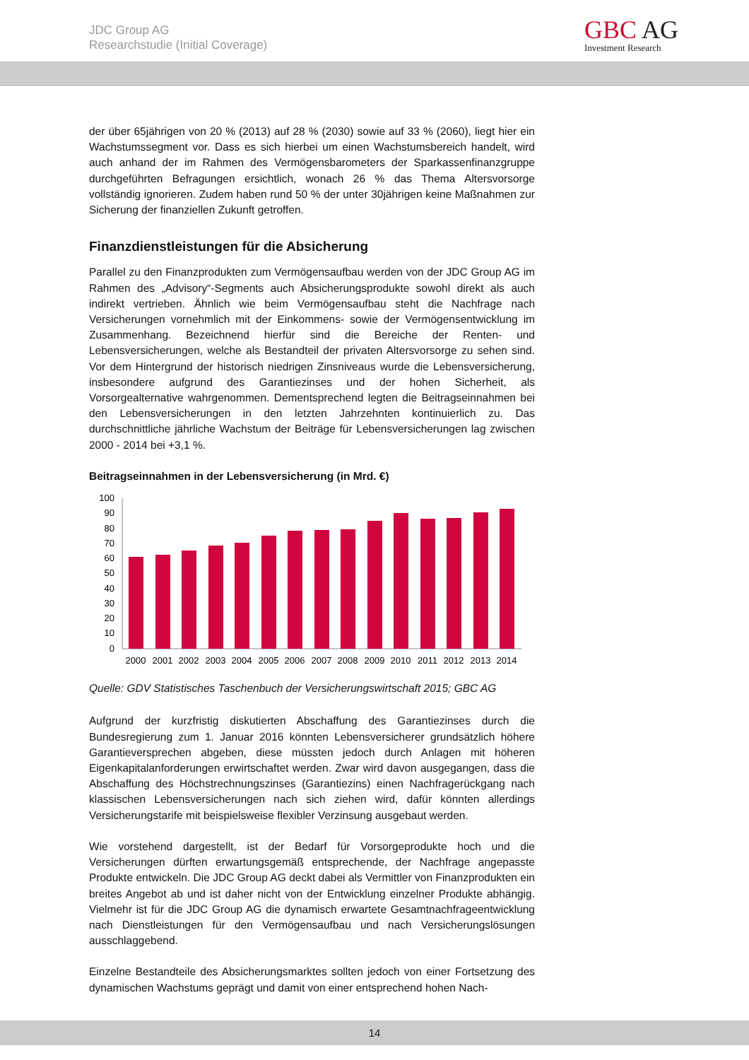JDC Group AG
Researchstudie (Initial Coverage)
GBC AG
Investment Research
der über 65jährigen von 20 % (2013) auf 28 % (2030) sowie auf 33 % (2060), liegt hier ein Wachstumssegment vor. Dass es sich hierbei um einen Wachstumsbereich handelt, wird auch anhand der im Rahmen des Vermögensbarometers der Sparkassenfinanzgruppe durchgeführten Befragungen ersichtlich, wonach 26 % das Thema Altersvorsorge vollständig ignorieren. Zudem haben rund 50 % der unter 30jährigen keine Maßnahmen zur Sicherung der finanziellen Zukunft getroffen.
Finanzdienstleistungen für die Absicherung
Parallel zu den Finanzprodukten zum Vermögensaufbau werden von der JDC Group AG im Rahmen des „Advisory“-Segments auch Absicherungsprodukte sowohl direkt als auch indirekt vertrieben. Ähnlich wie beim Vermögensaufbau steht die Nachfrage nach Versicherungen vornehmlich mit der Einkommens- sowie der Vermögensentwicklung im Zusammenhang. Bezeichnend hierfür sind die Bereiche der Renten- und Lebensversicherungen, welche als Bestandteil der privaten Altersvorsorge zu sehen sind. Vor dem Hintergrund der historisch niedrigen Zinsniveaus wurde die Lebensversicherung, insbesondere aufgrund des Garantiezinses und der hohen Sicherheit, als Vorsorgealternative wahrgenommen. Dementsprechend legten die Beitragseinnahmen bei den Lebensversicherungen in den letzten Jahrzehnten kontinuierlich zu. Das durchschnittliche jährliche Wachstum der Beiträge für Lebensversicherungen lag zwischen 2000 - 2014 bei +3,1 %.
Beitragseinnahmen in der Lebensversicherung (in Mrd. €)
100
90
80
70
60
50
40
30
20
10
0
2000
2001
2002
2003
2004
2005
2006
2007
2008
2009
2010
2011
2012
2013
2014
Quelle: GDV Statistisches Taschenbuch der Versicherungswirtschaft 2015; GBC AG
Aufgrund der kurzfristig diskutierten Abschaffung des Garantiezinses durch die Bundesregierung zum 1. Januar 2016 könnten Lebensversicherer grundsätzlich höhere Garantieversprechen abgeben, diese müssten jedoch durch Anlagen mit höheren Eigenkapitalanforderungen erwirtschaftet werden. Zwar wird davon ausgegangen, dass die Abschaffung des Höchstrechnungszinses (Garantiezins) einen Nachfragerückgang nach klassischen Lebensversicherungen nach sich ziehen wird, dafür könnten allerdings Versicherungstarife mit beispielsweise flexibler Verzinsung ausgebaut werden.
Wie vorstehend dargestellt, ist der Bedarf für Vorsorgeprodukte hoch und die Versicherungen dürften erwartungsgemäß entsprechende, der Nachfrage angepasste Produkte entwickeln. Die JDC Group AG deckt dabei als Vermittler von Finanzprodukten ein breites Angebot ab und ist daher nicht von der Entwicklung einzelner Produkte abhängig. Vielmehr ist für die JDC Group AG die dynamisch erwartete Gesamtnachfrageentwicklung nach Dienstleistungen für den Vermögensaufbau und nach Versicherungslösungen ausschlaggebend.
Einzelne Bestandteile des Absicherungsmarktes sollten jedoch von einer Fortsetzung des dynamischen Wachstums geprägt und damit von einer entsprechend hohen Nach-
14